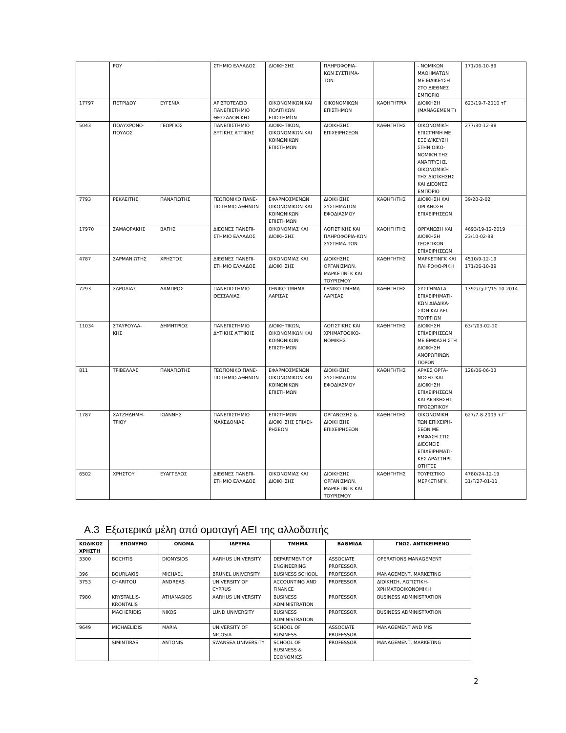| | ΡΟΥ | | ΣΤΗΜΙΟ ΕΛΛΑΔΟΣ | ΔΙΟΙΚΗΣΗΣ | ΠΛΗΡΟΦΟΡΙΑ- ΚΩΝ ΣΥΣΤΗΜΑ- ΤΩΝ | | - ΝΟΜΙΚΩΝ ΜΑΘΗΜΑΤΩΝ ΜΕ ΕΙΔΙΚΕΥΣΗ ΣΤΟ ΔΙΕΘΝΕΣ ΕΜΠΟΡΙΟ | 171/06-10-89 |
| 17797 | ΠΕΤΡΙΔΟΥ | ΕΥΓΕΝΙΑ | ΑΡΙΣΤΟΤΕΛΕΙΟ ΠΑΝΕΠΙΣΤΗΜΙΟ ΘΕΣΣΑΛΟΝΙΚΗΣ | ΟΙΚΟΝΟΜΙΚΏΝ ΚΑΙ ΠΟΛΙΤΙΚΏΝ ΕΠΙΣΤΗΜΏΝ | ΟΙΚΟΝΟΜΙΚΩΝ ΕΠΙΣΤΗΜΩΝ | ΚΑΘΗΓΗΤΡΙΑ | ΔΙΟΙΚΗΣΗ (MANAGEMEN T) | 623/19-7-2010 τΓ |
| 5043 | ΠΟΛΥΧΡΟΝΟ- ΠΟΥΛΟΣ | ΓΕΩΡΓΙΟΣ | ΠΑΝΕΠΙΣΤΗΜΙΟ ΔΥΤΙΚΗΣ ΑΤΤΙΚΗΣ | ΔΙΟΙΚΗΤΙΚΩΝ, ΟΙΚΟΝΟΜΙΚΩΝ ΚΑΙ ΚΟΙΝΩΝΙΚΩΝ ΕΠΙΣΤΗΜΩΝ | ΔΙΟΙΚΗΣΗΣ ΕΠΙΧΕΙΡΗΣΕΩΝ | ΚΑΘΗΓΗΤΗΣ | ΟΙΚΟΝΟΜΙΚΉ ΕΠΙΣΤΉΜΗ ΜΕ ΕΞΕΙΔΊΚΕΥΣΗ ΣΤΗΝ ΟΙΚΟ-ΝΟΜΙΚΉ ΤΗΣ ΑΝΆΠΤΥΞΗΣ, ΟΙΚΟΝΟΜΙΚΉ ΤΗΣ ΔΙΟΊΚΗΣΗΣ ΚΑΙ ΔΙΕΘΝΈΣ ΕΜΠΌΡΙΟ | 277/30-12-88 |
| 7793 | ΡΕΚΛΕΙΤΗΣ | ΠΑΝΑΓΙΩΤΗΣ | ΓΕΩΠΟΝΙΚΟ ΠΑΝΕ-ΠΙΣΤΗΜΙΟ ΑΘΗΝΩΝ | ΕΦΑΡΜΟΣΜΕΝΩΝ ΟΙΚΟΝΟΜΙΚΩΝ ΚΑΙ ΚΟΙΝΩΝΙΚΩΝ ΕΠΙΣΤΗΜΩΝ | ΔΙΟΙΚΗΣΗΣ ΣΥΣΤΗΜΑΤΩΝ ΕΦΟΔΙΑΣΜΟΥ | ΚΑΘΗΓΗΤΗΣ | ΔΙΟΙΚΗΣΗ ΚΑΙ ΟΡΓΑΝΩΣΗ ΕΠΙΧΕΙΡΗΣΕΩΝ | 39/20-2-02 |
| 17970 | ΣΑΜΑΘΡΑΚΗΣ | ΒΑΓΗΣ | ΔΙΕΘΝΕΣ ΠΑΝΕΠΙ-ΣΤΗΜΙΟ ΕΛΛΑΔΟΣ | ΟΙΚΟΝΟΜΙΑΣ ΚΑΙ ΔΙΟΙΚΗΣΗΣ | ΛΟΓΙΣΤΙΚΗΣ ΚΑΙ ΠΛΗΡΟΦΟΡΙΑ-ΚΩΝ ΣΥΣΤΗΜΑ-ΤΩΝ | ΚΑΘΗΓΗΤΗΣ | ΟΡΓΑΝΩΣΗ ΚΑΙ ΔΙΟΙΚΗΣΗ ΓΕΩΡΓΙΚΩΝ ΕΠΙΧΕΙΡΗΣΕΩΝ | 4693/19-12-2019 23/10-02-98 |
| 4787 | ΣΑΡΜΑΝΙΩΤΗΣ | ΧΡΗΣΤΟΣ | ΔΙΕΘΝΕΣ ΠΑΝΕΠΙ-ΣΤΗΜΙΟ ΕΛΛΑΔΟΣ | ΟΙΚΟΝΟΜΙΑΣ ΚΑΙ ΔΙΟΙΚΗΣΗΣ | ΔΙΟΙΚΗΣΗΣ ΟΡΓΑΝΙΣΜΩΝ, ΜΑΡΚΕΤΙΝΓΚ ΚΑΙ ΤΟΥΡΙΣΜΟΥ | ΚΑΘΗΓΗΤΗΣ | ΜΑΡΚΕΤΙΝΓΚ ΚΑΙ ΠΛΗΡΟΦΟ-ΡΙΚΗ | 4510/9-12-19 171/06-10-89 |
| 7293 | ΣΔΡΟΛΙΑΣ | ΛΑΜΠΡΟΣ | ΠΑΝΕΠΙΣΤΗΜΙΟ ΘΕΣΣΑΛΙΑΣ | ΓΕΝΙΚΟ ΤΜΗΜΑ ΛΑΡΙΣΑΣ | ΓΕΝΙΚΟ ΤΜΗΜΑ ΛΑΡΙΣΑΣ | ΚΑΘΗΓΗΤΗΣ | ΣΥΣΤΉΜΑΤΑ ΕΠΙΧΕΙΡΗΜΑΤΙ-ΚΏΝ ΔΙΑΔΙΚΑ-ΣΙΏΝ ΚΑΙ ΛΕΙ-ΤΟΥΡΓΙΏΝ | 1392/τχ.Γ’/15-10-2014 |
| 11034 | ΣΤΑΥΡΟΥΛΑ- ΚΗΣ | ΔΗΜΗΤΡΙΟΣ | ΠΑΝΕΠΙΣΤΗΜΙΟ ΔΥΤΙΚΗΣ ΑΤΤΙΚΗΣ | ΔΙΟΙΚΗΤΙΚΩΝ, ΟΙΚΟΝΟΜΙΚΩΝ ΚΑΙ ΚΟΙΝΩΝΙΚΩΝ ΕΠΙΣΤΗΜΩΝ | ΛΟΓΙΣΤΙΚΗΣ ΚΑΙ ΧΡΗΜΑΤΟΟΙΚΟ-ΝΟΜΙΚΗΣ | ΚΑΘΗΓΗΤΗΣ | ΔΙΟΙΚΗΣΗ ΕΠΙΧΕΙΡΗΣΕΩΝ ΜΕ ΕΜΦΑΣΗ ΣΤΗ ΔΙΟΙΚΗΣΗ ΑΝΘΡΩΠΙΝΩΝ ΠΟΡΩΝ | 63/Γ/03-02-10 |
| 811 | ΤΡΙΒΕΛΛΑΣ | ΠΑΝΑΓΙΩΤΗΣ | ΓΕΩΠΟΝΙΚΟ ΠΑΝΕ-ΠΙΣΤΗΜΙΟ ΑΘΗΝΩΝ | ΕΦΑΡΜΟΣΜΕΝΩΝ ΟΙΚΟΝΟΜΙΚΩΝ ΚΑΙ ΚΟΙΝΩΝΙΚΩΝ ΕΠΙΣΤΗΜΩΝ | ΔΙΟΙΚΗΣΗΣ ΣΥΣΤΗΜΑΤΩΝ ΕΦΟΔΙΑΣΜΟΥ | ΚΑΘΗΓΗΤΗΣ | ΑΡΧΕΣ ΟΡΓΑ-ΝΩΣΗΣ ΚΑΙ ΔΙΟΙΚΗΣΗ ΕΠΙΧΕΙΡΗΣΕΩΝ ΚΑΙ ΔΙΟΙΚΗΣΗΣ ΠΡΟΣΩΠΙΚΟΥ | 128/06-06-03 |
| 1787 | ΧΑΤΖΗΔΗΜΗ- ΤΡΙΟΥ | ΙΩΑΝΝΗΣ | ΠΑΝΕΠΙΣΤΗΜΙΟ ΜΑΚΕΔΟΝΙΑΣ | ΕΠΙΣΤΗΜΩΝ ΔΙΟΙΚΗΣΗΣ ΕΠΙΧΕΙ-ΡΗΣΕΩΝ | ΟΡΓΑΝΩΣΗΣ & ΔΙΟΙΚΗΣΗΣ ΕΠΙΧΕΙΡΗΣΕΩΝ | ΚΑΘΗΓΗΤΗΣ | ΟΙΚΟΝΟΜΙΚΗ ΤΩΝ ΕΠΙΧΕΙΡΗ-ΣΕΩΝ ΜΕ ΕΜΦΑΣΗ ΣΤΙΣ ΔΙΕΘΝΕΙΣ ΕΠΙΧΕΙΡΗΜΑΤΙ-ΚΕΣ ΔΡΑΣΤΗΡΙ-ΟΤΗΤΕΣ | 627/7-8-2009 τ.Γ΄ |
| 6502 | ΧΡΗΣΤΟΥ | ΕΥΑΓΓΕΛΟΣ | ΔΙΕΘΝΕΣ ΠΑΝΕΠΙ-ΣΤΗΜΙΟ ΕΛΛΑΔΟΣ | ΟΙΚΟΝΟΜΙΑΣ ΚΑΙ ΔΙΟΙΚΗΣΗΣ | ΔΙΟΙΚΗΣΗΣ ΟΡΓΑΝΙΣΜΩΝ, ΜΑΡΚΕΤΙΝΓΚ ΚΑΙ ΤΟΥΡΙΣΜΟΥ | ΚΑΘΗΓΗΤΗΣ | ΤΟΥΡΙΣΤΙΚΟ ΜΕΡΚΕΤΙΝΓΚ | 4780/24-12-19 31/Γ/27-01-11 |
Α.3 Εξωτερικά μέλη από ομοταγή ΑΕΙ της αλλοδαπής
| ΚΩΔΙΚΟΣ ΧΡΗΣΤΗ | ΕΠΩΝΥΜΟ | ΟΝΟΜΑ | ΙΔΡΥΜΑ | ΤΜΗΜΑ | ΒΑΘΜΙΔΑ | ΓΝΩΣ. ΑΝΤΙΚΕΙΜΕΝΟ |
| --- | --- | --- | --- | --- | --- | --- |
| 3300 | BOCHTIS | DIONYSIOS | AARHUS UNIVERSITY | DEPARTMENT OF ENGINEERING | ASSOCIATE PROFESSOR | OPERATIONS MANAGEMENT |
| 396 | BOURLAKIS | MICHAEL | BRUNEL UNIVERSITY | BUSINESS SCHOOL | PROFESSOR | MANAGEMENT, MARKETING |
| 3753 | CHARITOU | ANDREAS | UNIVERSITY OF CYPRUS | ACCOUNTING AND FINANCE | PROFESSOR | ΔΙΟΙΚΗΣΗ, ΛΟΓΙΣΤΙΚΗ-ΧΡΗΜΑΤΟΟΙΚΟΝΟΜΙΚΗ |
| 7980 | KRYSTALLIS-KRONTALIS | ATHANASIOS | AARHUS UNIVERSITY | BUSINESS ADMINISTRATION | PROFESSOR | BUSINESS ADMINISTRATION |
| | MACHERIDIS | NIKOS | LUND UNIVERSITY | BUSINESS ADMINISTRATION | PROFESSOR | BUSINESS ADMINISTRATION |
| 9649 | MICHAELIDIS | MARIA | UNIVERSITY OF NICOSIA | SCHOOL OF BUSINESS | ASSOCIATE PROFESSOR | MANAGEMENT AND MIS |
| | SIMINTIRAS | ANTONIS | SWANSEA UNIVERSITY | SCHOOL OF BUSINESS & ECONOMICS | PROFESSOR | MANAGEMENT, MARKETING |
2